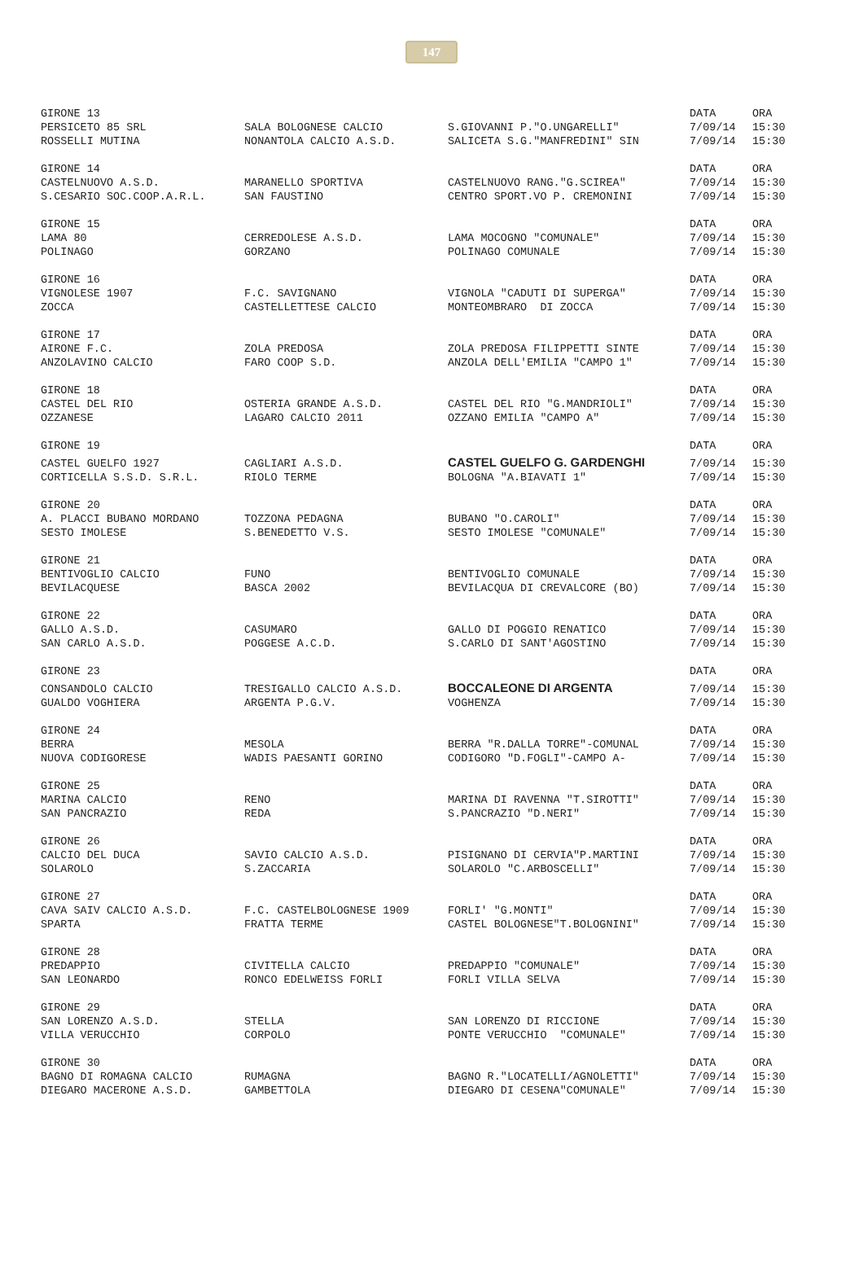147
| GIRONE 13 | | | DATA | ORA |
| --- | --- | --- | --- | --- |
| PERSICETO 85 SRL | SALA BOLOGNESE CALCIO | S.GIOVANNI P."O.UNGARELLI" | 7/09/14 | 15:30 |
| ROSSELLI MUTINA | NONANTOLA CALCIO A.S.D. | SALICETA S.G."MANFREDINI" SIN | 7/09/14 | 15:30 |
| GIRONE 14 | | | DATA | ORA |
| CASTELNUOVO A.S.D. | MARANELLO SPORTIVA | CASTELNUOVO RANG."G.SCIREA" | 7/09/14 | 15:30 |
| S.CESARIO SOC.COOP.A.R.L. | SAN FAUSTINO | CENTRO SPORT.VO P. CREMONINI | 7/09/14 | 15:30 |
| GIRONE 15 | | | DATA | ORA |
| LAMA 80 | CERREDOLESE A.S.D. | LAMA MOCOGNO "COMUNALE" | 7/09/14 | 15:30 |
| POLINAGO | GORZANO | POLINAGO COMUNALE | 7/09/14 | 15:30 |
| GIRONE 16 | | | DATA | ORA |
| VIGNOLESE 1907 | F.C. SAVIGNANO | VIGNOLA "CADUTI DI SUPERGA" | 7/09/14 | 15:30 |
| ZOCCA | CASTELLETTESE CALCIO | MONTEOMBRARO DI ZOCCA | 7/09/14 | 15:30 |
| GIRONE 17 | | | DATA | ORA |
| AIRONE F.C. | ZOLA PREDOSA | ZOLA PREDOSA FILIPPETTI SINTE | 7/09/14 | 15:30 |
| ANZOLAVINO CALCIO | FARO COOP S.D. | ANZOLA DELL'EMILIA "CAMPO 1" | 7/09/14 | 15:30 |
| GIRONE 18 | | | DATA | ORA |
| CASTEL DEL RIO | OSTERIA GRANDE A.S.D. | CASTEL DEL RIO "G.MANDRIOLI" | 7/09/14 | 15:30 |
| OZZANESE | LAGARO CALCIO 2011 | OZZANO EMILIA "CAMPO A" | 7/09/14 | 15:30 |
| GIRONE 19 | | | DATA | ORA |
| CASTEL GUELFO 1927 | CAGLIARI A.S.D. | CASTEL GUELFO G. GARDENGHI | 7/09/14 | 15:30 |
| CORTICELLA S.S.D. S.R.L. | RIOLO TERME | BOLOGNA "A.BIAVATI 1" | 7/09/14 | 15:30 |
| GIRONE 20 | | | DATA | ORA |
| A. PLACCI BUBANO MORDANO | TOZZONA PEDAGNA | BUBANO "O.CAROLI" | 7/09/14 | 15:30 |
| SESTO IMOLESE | S.BENEDETTO V.S. | SESTO IMOLESE "COMUNALE" | 7/09/14 | 15:30 |
| GIRONE 21 | | | DATA | ORA |
| BENTIVOGLIO CALCIO | FUNO | BENTIVOGLIO COMUNALE | 7/09/14 | 15:30 |
| BEVILACQUESE | BASCA 2002 | BEVILACQUA DI CREVALCORE (BO) | 7/09/14 | 15:30 |
| GIRONE 22 | | | DATA | ORA |
| GALLO A.S.D. | CASUMARO | GALLO DI POGGIO RENATICO | 7/09/14 | 15:30 |
| SAN CARLO A.S.D. | POGGESE A.C.D. | S.CARLO DI SANT'AGOSTINO | 7/09/14 | 15:30 |
| GIRONE 23 | | | DATA | ORA |
| CONSANDOLO CALCIO | TRESIGALLO CALCIO A.S.D. | BOCCALEONE DI ARGENTA | 7/09/14 | 15:30 |
| GUALDO VOGHIERA | ARGENTA P.G.V. | VOGHENZA | 7/09/14 | 15:30 |
| GIRONE 24 | | | DATA | ORA |
| BERRA | MESOLA | BERRA "R.DALLA TORRE"-COMUNAL | 7/09/14 | 15:30 |
| NUOVA CODIGORESE | WADIS PAESANTI GORINO | CODIGORO "D.FOGLI"-CAMPO A- | 7/09/14 | 15:30 |
| GIRONE 25 | | | DATA | ORA |
| MARINA CALCIO | RENO | MARINA DI RAVENNA "T.SIROTTI" | 7/09/14 | 15:30 |
| SAN PANCRAZIO | REDA | S.PANCRAZIO "D.NERI" | 7/09/14 | 15:30 |
| GIRONE 26 | | | DATA | ORA |
| CALCIO DEL DUCA | SAVIO CALCIO A.S.D. | PISIGNANO DI CERVIA"P.MARTINI | 7/09/14 | 15:30 |
| SOLAROLO | S.ZACCARIA | SOLAROLO "C.ARBOSCELLI" | 7/09/14 | 15:30 |
| GIRONE 27 | | | DATA | ORA |
| CAVA SAIV CALCIO A.S.D. | F.C. CASTELBOLOGNESE 1909 | FORLI' "G.MONTI" | 7/09/14 | 15:30 |
| SPARTA | FRATTA TERME | CASTEL BOLOGNESE"T.BOLOGNINI" | 7/09/14 | 15:30 |
| GIRONE 28 | | | DATA | ORA |
| PREDAPPIO | CIVITELLA CALCIO | PREDAPPIO "COMUNALE" | 7/09/14 | 15:30 |
| SAN LEONARDO | RONCO EDELWEISS FORLI | FORLI VILLA SELVA | 7/09/14 | 15:30 |
| GIRONE 29 | | | DATA | ORA |
| SAN LORENZO A.S.D. | STELLA | SAN LORENZO DI RICCIONE | 7/09/14 | 15:30 |
| VILLA VERUCCHIO | CORPOLO | PONTE VERUCCHIO "COMUNALE" | 7/09/14 | 15:30 |
| GIRONE 30 | | | DATA | ORA |
| BAGNO DI ROMAGNA CALCIO | RUMAGNA | BAGNO R."LOCATELLI/AGNOLETTI" | 7/09/14 | 15:30 |
| DIEGARO MACERONE A.S.D. | GAMBETTOLA | DIEGARO DI CESENA"COMUNALE" | 7/09/14 | 15:30 |